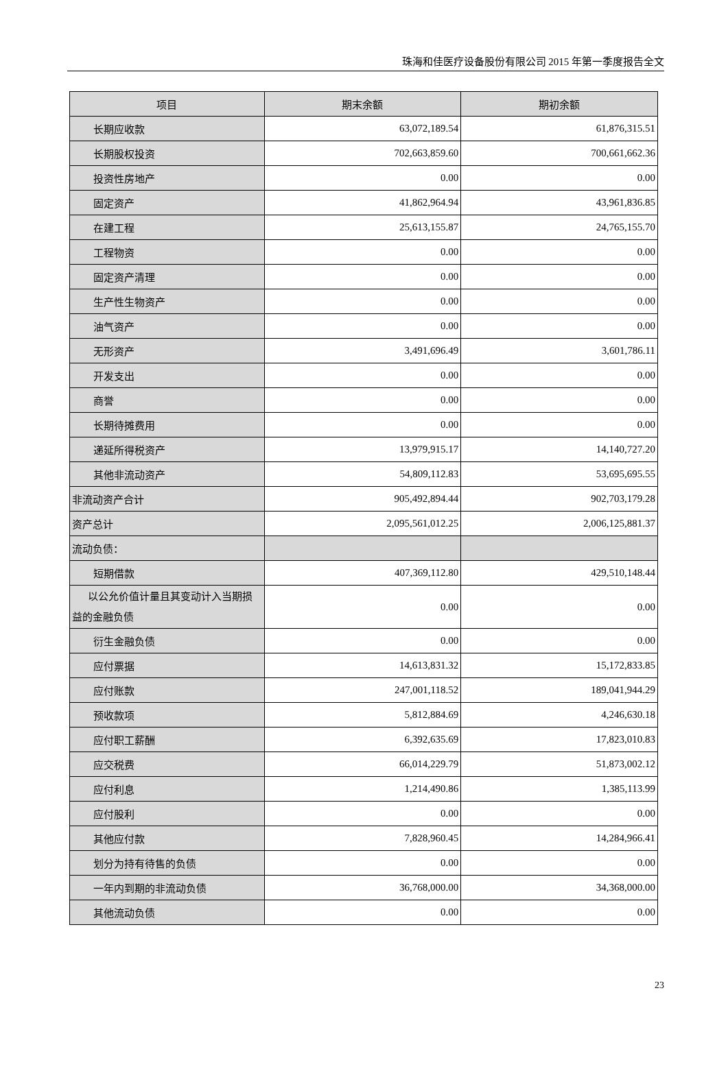珠海和佳医疗设备股份有限公司 2015 年第一季度报告全文
| 项目 | 期末余额 | 期初余额 |
| --- | --- | --- |
| 长期应收款 | 63,072,189.54 | 61,876,315.51 |
| 长期股权投资 | 702,663,859.60 | 700,661,662.36 |
| 投资性房地产 | 0.00 | 0.00 |
| 固定资产 | 41,862,964.94 | 43,961,836.85 |
| 在建工程 | 25,613,155.87 | 24,765,155.70 |
| 工程物资 | 0.00 | 0.00 |
| 固定资产清理 | 0.00 | 0.00 |
| 生产性生物资产 | 0.00 | 0.00 |
| 油气资产 | 0.00 | 0.00 |
| 无形资产 | 3,491,696.49 | 3,601,786.11 |
| 开发支出 | 0.00 | 0.00 |
| 商誉 | 0.00 | 0.00 |
| 长期待摊费用 | 0.00 | 0.00 |
| 递延所得税资产 | 13,979,915.17 | 14,140,727.20 |
| 其他非流动资产 | 54,809,112.83 | 53,695,695.55 |
| 非流动资产合计 | 905,492,894.44 | 902,703,179.28 |
| 资产总计 | 2,095,561,012.25 | 2,006,125,881.37 |
| 流动负债： | | |
| 短期借款 | 407,369,112.80 | 429,510,148.44 |
| 以公允价值计量且其变动计入当期损益的金融负债 | 0.00 | 0.00 |
| 衍生金融负债 | 0.00 | 0.00 |
| 应付票据 | 14,613,831.32 | 15,172,833.85 |
| 应付账款 | 247,001,118.52 | 189,041,944.29 |
| 预收款项 | 5,812,884.69 | 4,246,630.18 |
| 应付职工薪酬 | 6,392,635.69 | 17,823,010.83 |
| 应交税费 | 66,014,229.79 | 51,873,002.12 |
| 应付利息 | 1,214,490.86 | 1,385,113.99 |
| 应付股利 | 0.00 | 0.00 |
| 其他应付款 | 7,828,960.45 | 14,284,966.41 |
| 划分为持有待售的负债 | 0.00 | 0.00 |
| 一年内到期的非流动负债 | 36,768,000.00 | 34,368,000.00 |
| 其他流动负债 | 0.00 | 0.00 |
23